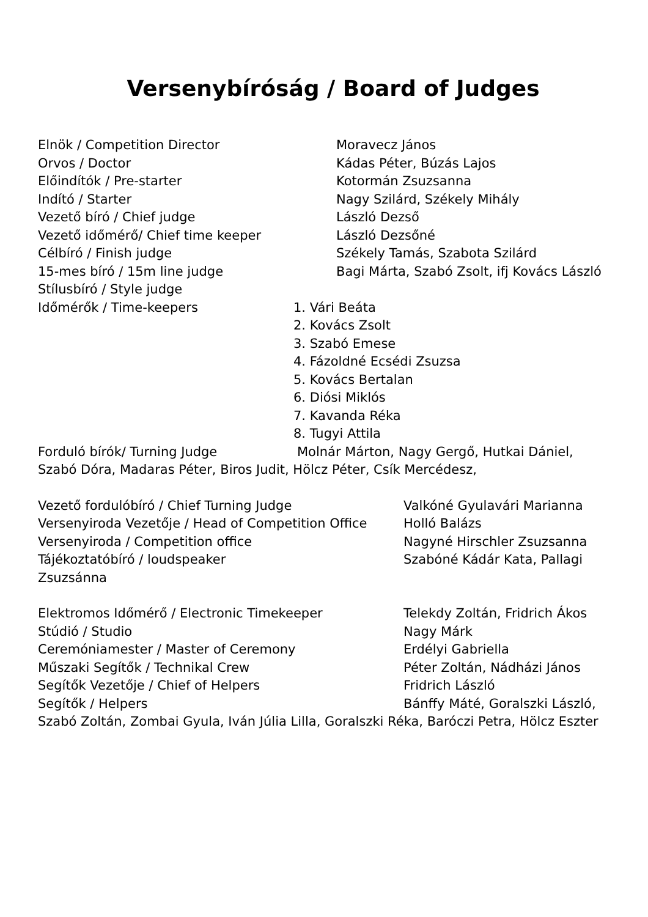Versenybíróság / Board of Judges
Elnök / Competition Director Moravecz János
Orvos / Doctor Kádas Péter, Búzás Lajos
Előindítók / Pre-starter Kotormán Zsuzsanna
Indító / Starter Nagy Szilárd, Székely Mihály
Vezető bíró / Chief judge László Dezső
Vezető időmérő/ Chief time keeper László Dezsőné
Célbíró / Finish judge Székely Tamás, Szabota Szilárd
15-mes bíró / 15m line judge Bagi Márta, Szabó Zsolt, ifj Kovács László
Stílusbíró / Style judge
Időmérők / Time-keepers 1. Vári Beáta
2. Kovács Zsolt
3. Szabó Emese
4. Fázoldné Ecsédi Zsuzsa
5. Kovács Bertalan
6. Diósi Miklós
7. Kavanda Réka
8. Tugyi Attila
Forduló bírók/ Turning Judge Molnár Márton, Nagy Gergő, Hutkai Dániel,
Szabó Dóra, Madaras Péter, Biros Judit, Hölcz Péter, Csík Mercédesz,
Vezető fordulóbíró / Chief Turning Judge Valkóné Gyulavári Marianna
Versenyiroda Vezetője / Head of Competition Office
Holló Balázs
Versenyiroda / Competition office Nagyné Hirschler Zsuzsanna
Tájékoztatóbíró / loudspeaker Szabóné Kádár Kata, Pallagi
Zsuzsánna
Elektromos Időmérő / Electronic Timekeeper Telekdy Zoltán, Fridrich Ákos
Stúdió / Studio Nagy Márk
Ceremóniamester / Master of Ceremony Erdélyi Gabriella
Műszaki Segítők / Technikal Crew Péter Zoltán, Nádházi János
Segítők Vezetője / Chief of Helpers Fridrich László
Segítők / Helpers Bánffy Máté, Goralszki László,
Szabó Zoltán, Zombai Gyula, Iván Júlia Lilla, Goralszki Réka, Baróczi Petra, Hölcz Eszter